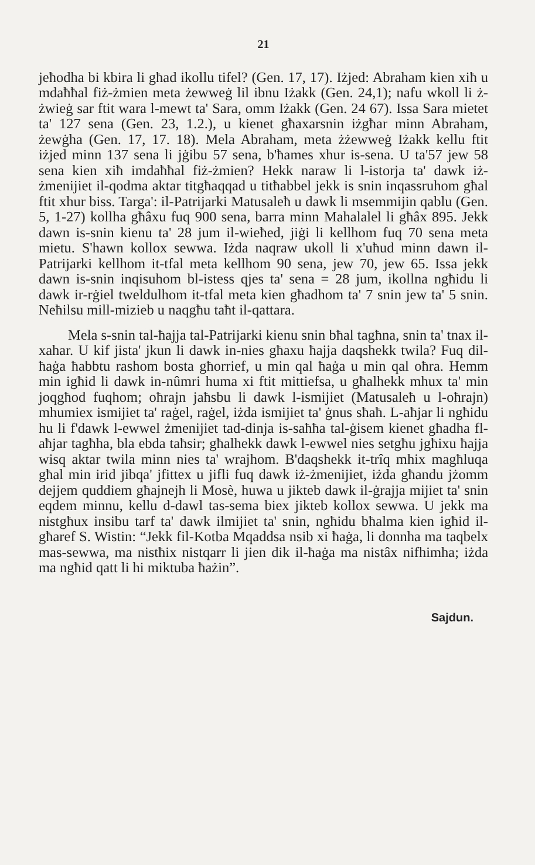21
jeħodha bi kbira li għad ikollu tifel? (Gen. 17, 17). Iżjed: Abraham kien xiħ u mdaħħal fiż-żmien meta żewweġ lil ibnu Iżakk (Gen. 24,1); nafu wkoll li ż-żwieġ sar ftit wara l-mewt ta' Sara, omm Iżakk (Gen. 24 67). Issa Sara mietet ta' 127 sena (Gen. 23, 1.2.), u kienet għaxarsnin iżgħar minn Abraham, żewġha (Gen. 17, 17. 18). Mela Abraham, meta żżewweġ Iżakk kellu ftit iżjed minn 137 sena li jġibu 57 sena, b'ħames xhur is-sena. U ta'57 jew 58 sena kien xiħ imdaħħal fiż-żmien? Hekk naraw li l-istorja ta' dawk iż-żmenijiet il-qodma aktar titgħaqqad u titħabbel jekk is snin inqassruhom għal ftit xhur biss. Targa': il-Patrijarki Matusaleħ u dawk li msemmijin qablu (Gen. 5, 1-27) kollha għâxu fuq 900 sena, barra minn Mahalalel li għâx 895. Jekk dawn is-snin kienu ta' 28 jum il-wieħed, jiġi li kellhom fuq 70 sena meta mietu. S'hawn kollox sewwa. Iżda naqraw ukoll li x'uħud minn dawn il-Patrijarki kellhom it-tfal meta kellhom 90 sena, jew 70, jew 65. Issa jekk dawn is-snin inqisuhom bl-istess qjes ta' sena = 28 jum, ikollna ngħidu li dawk ir-rġiel tweldulhom it-tfal meta kien għadhom ta' 7 snin jew ta' 5 snin. Neħilsu mill-mizieb u naqgħu taħt il-qattara.
Mela s-snin tal-ħajja tal-Patrijarki kienu snin bħal tagħna, snin ta' tnax il-xahar. U kif jista' jkun li dawk in-nies għaxu ħajja daqshekk twila? Fuq dil-ħaġa ħabbtu rashom bosta għorrief, u min qal ħaġa u min qal oħra. Hemm min igħid li dawk in-nûmri huma xi ftit mittiefsa, u għalhekk mhux ta' min joqgħod fuqhom; oħrajn jaħsbu li dawk l-ismijiet (Matusaleħ u l-oħrajn) mhumiex ismijiet ta' raġel, raġel, iżda ismijiet ta' ġnus sħaħ. L-aħjar li ngħidu hu li f'dawk l-ewwel żmenijiet tad-dinja is-saħħa tal-ġisem kienet għadha fl-aħjar tagħha, bla ebda taħsir; għalhekk dawk l-ewwel nies setgħu jgħixu ħajja wisq aktar twila minn nies ta' wrajhom. B'daqshekk it-trîq mhix magħluqa għal min irid jibqa' jfittex u jifli fuq dawk iż-żmenijiet, iżda għandu jżomm dejjem quddiem għajnejh li Mosè, huwa u jikteb dawk il-ġrajja mijiet ta' snin eqdem minnu, kellu d-dawl tas-sema biex jikteb kollox sewwa. U jekk ma nistgħux insibu tarf ta' dawk ilmijiet ta' snin, ngħidu bħalma kien igħid il-għaref S. Wistin: “Jekk fil-Kotba Mqaddsa nsib xi ħaġa, li donnha ma taqbelx mas-sewwa, ma nistħix nistqarr li jien dik il-ħaġa ma nistâx nifhimha; iżda ma ngħid qatt li hi miktuba ħażin”.
Sajdun.